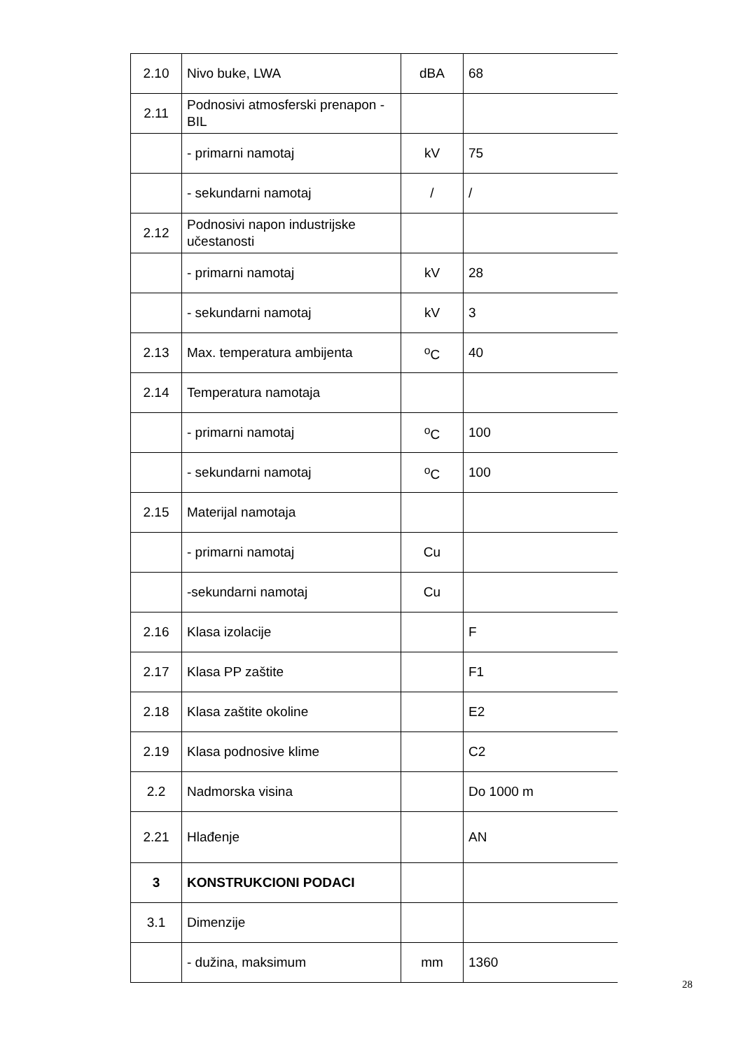| 2.10 | Nivo buke, LWA | dBA | 68 |
| 2.11 | Podnosivi atmosferski prenapon - BIL | | |
| | - primarni namotaj | kV | 75 |
| | - sekundarni namotaj | / | / |
| 2.12 | Podnosivi napon industrijske učestanosti | | |
| | - primarni namotaj | kV | 28 |
| | - sekundarni namotaj | kV | 3 |
| 2.13 | Max. temperatura ambijenta | <sup>o</sup> C | 40 |
| 2.14 | Temperatura namotaja | | |
| | - primarni namotaj | <sup>o</sup> C | 100 |
| | - sekundarni namotaj | <sup>o</sup> C | 100 |
| 2.15 | Materijal namotaja | | |
| | - primarni namotaj | Cu | |
| | -sekundarni namotaj | Cu | |
| 2.16 | Klasa izolacije | | F |
| 2.17 | Klasa PP zaštite | | F1 |
| 2.18 | Klasa zaštite okoline | | E2 |
| 2.19 | Klasa podnosive klime | | C2 |
| 2.2 | Nadmorska visina | | Do 1000 m |
| 2.21 | Hlađenje | | AN |
| 3 | KONSTRUKCIONI PODACI | | |
| 3.1 | Dimenzije | | |
| | - dužina, maksimum | mm | 1360 |
28